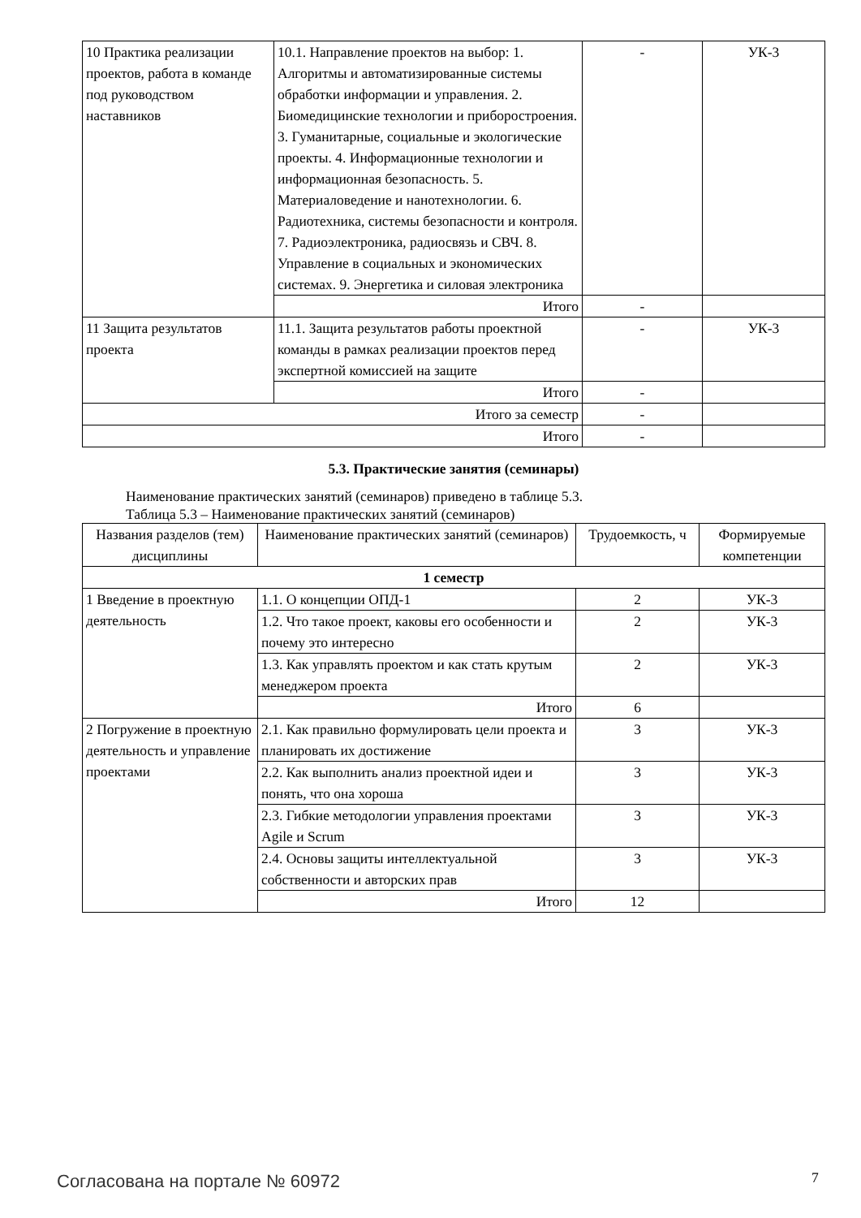| 10 Практика реализации проектов, работа в команде под руководством наставников | 10.1. Направление проектов на выбор: 1. Алгоритмы и автоматизированные системы обработки информации и управления. 2. Биомедицинские технологии и приборостроения. 3. Гуманитарные, социальные и экологические проекты. 4. Информационные технологии и информационная безопасность. 5. Материаловедение и нанотехнологии. 6. Радиотехника, системы безопасности и контроля. 7. Радиоэлектроника, радиосвязь и СВЧ. 8. Управление в социальных и экономических системах. 9. Энергетика и силовая электроника | - | УК-3 |
| | Итого | - | |
| 11 Защита результатов проекта | 11.1. Защита результатов работы проектной команды в рамках реализации проектов перед экспертной комиссией на защите | - | УК-3 |
| | Итого | - | |
| Итого за семестр | | - | |
| Итого | | - | |
5.3. Практические занятия (семинары)
Наименование практических занятий (семинаров) приведено в таблице 5.3.
Таблица 5.3 – Наименование практических занятий (семинаров)
| Названия разделов (тем) дисциплины | Наименование практических занятий (семинаров) | Трудоемкость, ч | Формируемые компетенции |
| --- | --- | --- | --- |
| 1 семестр | | | |
| 1 Введение в проектную деятельность | 1.1. О концепции ОПД-1 | 2 | УК-3 |
| | 1.2. Что такое проект, каковы его особенности и почему это интересно | 2 | УК-3 |
| | 1.3. Как управлять проектом и как стать крутым менеджером проекта | 2 | УК-3 |
| | Итого | 6 | |
| 2 Погружение в проектную деятельность и управление проектами | 2.1. Как правильно формулировать цели проекта и планировать их достижение | 3 | УК-3 |
| | 2.2. Как выполнить анализ проектной идеи и понять, что она хороша | 3 | УК-3 |
| | 2.3. Гибкие методологии управления проектами Agile и Scrum | 3 | УК-3 |
| | 2.4. Основы защиты интеллектуальной собственности и авторских прав | 3 | УК-3 |
| | Итого | 12 | |
Согласована на портале № 60972 7